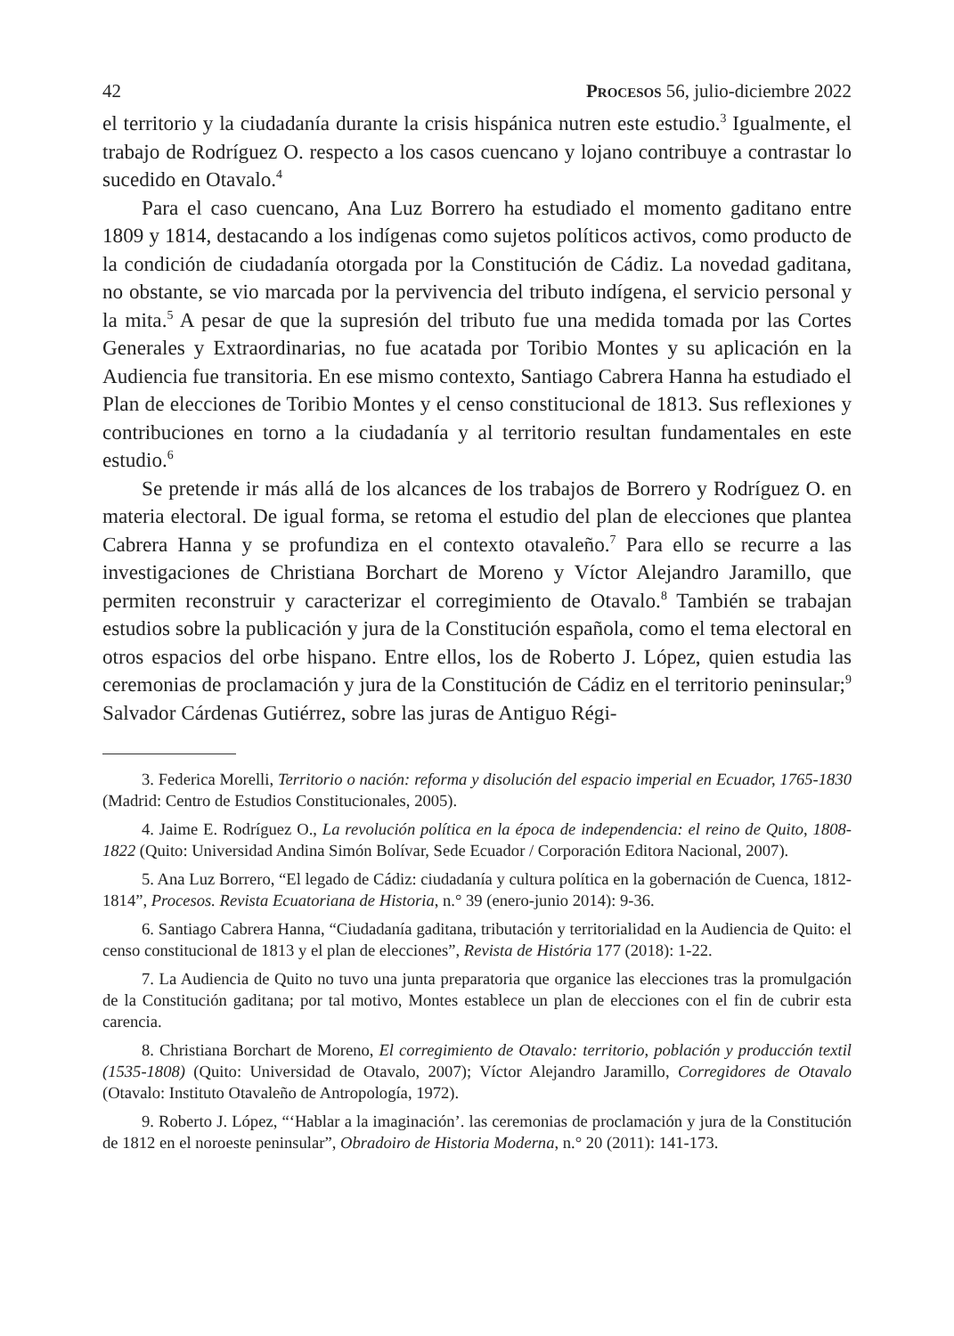42 Procesos 56, julio-diciembre 2022
el territorio y la ciudadanía durante la crisis hispánica nutren este estudio.<sup>3</sup> Igualmente, el trabajo de Rodríguez O. respecto a los casos cuencano y lojano contribuye a contrastar lo sucedido en Otavalo.<sup>4</sup>
Para el caso cuencano, Ana Luz Borrero ha estudiado el momento gaditano entre 1809 y 1814, destacando a los indígenas como sujetos políticos activos, como producto de la condición de ciudadanía otorgada por la Constitución de Cádiz. La novedad gaditana, no obstante, se vio marcada por la pervivencia del tributo indígena, el servicio personal y la mita.<sup>5</sup> A pesar de que la supresión del tributo fue una medida tomada por las Cortes Generales y Extraordinarias, no fue acatada por Toribio Montes y su aplicación en la Audiencia fue transitoria. En ese mismo contexto, Santiago Cabrera Hanna ha estudiado el Plan de elecciones de Toribio Montes y el censo constitucional de 1813. Sus reflexiones y contribuciones en torno a la ciudadanía y al territorio resultan fundamentales en este estudio.<sup>6</sup>
Se pretende ir más allá de los alcances de los trabajos de Borrero y Rodríguez O. en materia electoral. De igual forma, se retoma el estudio del plan de elecciones que plantea Cabrera Hanna y se profundiza en el contexto otavaleño.<sup>7</sup> Para ello se recurre a las investigaciones de Christiana Borchart de Moreno y Víctor Alejandro Jaramillo, que permiten reconstruir y caracterizar el corregimiento de Otavalo.<sup>8</sup> También se trabajan estudios sobre la publicación y jura de la Constitución española, como el tema electoral en otros espacios del orbe hispano. Entre ellos, los de Roberto J. López, quien estudia las ceremonias de proclamación y jura de la Constitución de Cádiz en el territorio peninsular;<sup>9</sup> Salvador Cárdenas Gutiérrez, sobre las juras de Antiguo Régi-
3. Federica Morelli, Territorio o nación: reforma y disolución del espacio imperial en Ecuador, 1765-1830 (Madrid: Centro de Estudios Constitucionales, 2005).
4. Jaime E. Rodríguez O., La revolución política en la época de independencia: el reino de Quito, 1808-1822 (Quito: Universidad Andina Simón Bolívar, Sede Ecuador / Corporación Editora Nacional, 2007).
5. Ana Luz Borrero, “El legado de Cádiz: ciudadanía y cultura política en la gobernación de Cuenca, 1812-1814”, Procesos. Revista Ecuatoriana de Historia, n.° 39 (enero-junio 2014): 9-36.
6. Santiago Cabrera Hanna, “Ciudadanía gaditana, tributación y territorialidad en la Audiencia de Quito: el censo constitucional de 1813 y el plan de elecciones”, Revista de História 177 (2018): 1-22.
7. La Audiencia de Quito no tuvo una junta preparatoria que organice las elecciones tras la promulgación de la Constitución gaditana; por tal motivo, Montes establece un plan de elecciones con el fin de cubrir esta carencia.
8. Christiana Borchart de Moreno, El corregimiento de Otavalo: territorio, población y producción textil (1535-1808) (Quito: Universidad de Otavalo, 2007); Víctor Alejandro Jaramillo, Corregidores de Otavalo (Otavalo: Instituto Otavaleño de Antropología, 1972).
9. Roberto J. López, “‘Hablar a la imaginación’. las ceremonias de proclamación y jura de la Constitución de 1812 en el noroeste peninsular”, Obradoiro de Historia Moderna, n.° 20 (2011): 141-173.